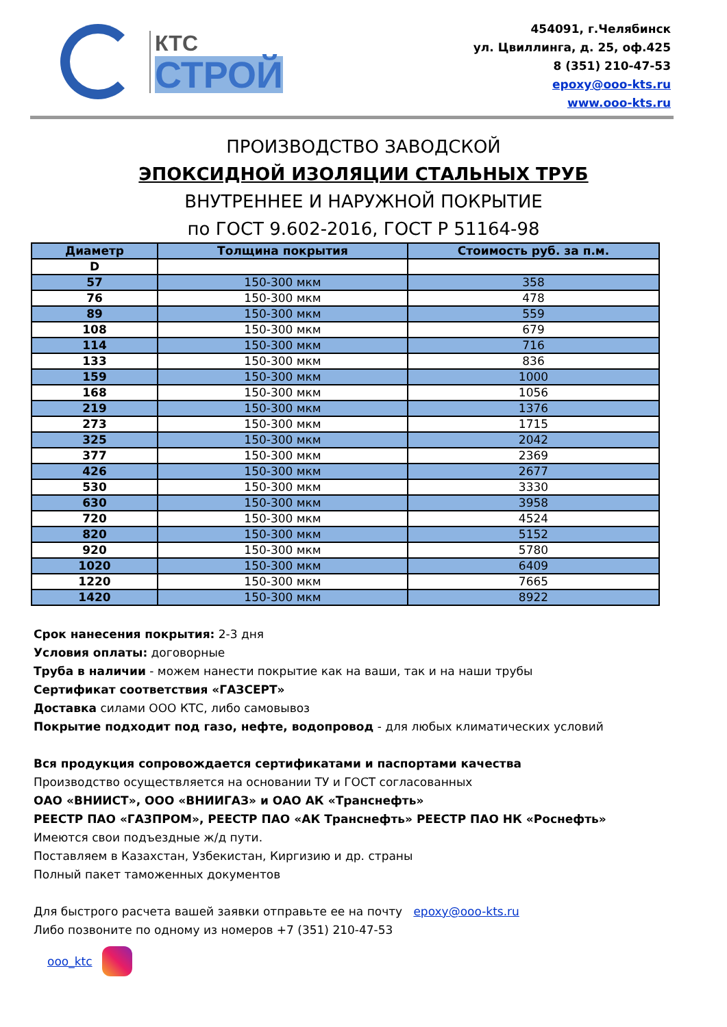КТС
СТРОЙ
454091, г.Челябинск
ул. Цвиллинга, д. 25, оф.425
8 (351) 210-47-53
epoxy@ooo-kts.ru
www.ooo-kts.ru
ПРОИЗВОДСТВО ЗАВОДСКОЙ
ЭПОКСИДНОЙ ИЗОЛЯЦИИ СТАЛЬНЫХ ТРУБ
ВНУТРЕННЕЕ И НАРУЖНОЙ ПОКРЫТИЕ
по ГОСТ 9.602-2016, ГОСТ Р 51164-98
| Диаметр | Толщина покрытия | Стоимость руб. за п.м. |
| --- | --- | --- |
| D | | |
| 57 | 150-300 мкм | 358 |
| 76 | 150-300 мкм | 478 |
| 89 | 150-300 мкм | 559 |
| 108 | 150-300 мкм | 679 |
| 114 | 150-300 мкм | 716 |
| 133 | 150-300 мкм | 836 |
| 159 | 150-300 мкм | 1000 |
| 168 | 150-300 мкм | 1056 |
| 219 | 150-300 мкм | 1376 |
| 273 | 150-300 мкм | 1715 |
| 325 | 150-300 мкм | 2042 |
| 377 | 150-300 мкм | 2369 |
| 426 | 150-300 мкм | 2677 |
| 530 | 150-300 мкм | 3330 |
| 630 | 150-300 мкм | 3958 |
| 720 | 150-300 мкм | 4524 |
| 820 | 150-300 мкм | 5152 |
| 920 | 150-300 мкм | 5780 |
| 1020 | 150-300 мкм | 6409 |
| 1220 | 150-300 мкм | 7665 |
| 1420 | 150-300 мкм | 8922 |
Срок нанесения покрытия: 2-3 дня
Условия оплаты: договорные
Труба в наличии - можем нанести покрытие как на ваши, так и на наши трубы
Сертификат соответствия «ГАЗСЕРТ»
Доставка силами ООО КТС, либо самовывоз
Покрытие подходит под газо, нефте, водопровод - для любых климатических условий
Вся продукция сопровождается сертификатами и паспортами качества
Производство осуществляется на основании ТУ и ГОСТ согласованных
ОАО «ВНИИСТ», ООО «ВНИИГАЗ» и ОАО АК «Транснефть»
РЕЕСТР ПАО «ГАЗПРОМ», РЕЕСТР ПАО «АК Транснефть» РЕЕСТР ПАО НК «Роснефть»
Имеются свои подъездные ж/д пути.
Поставляем в Казахстан, Узбекистан, Киргизию и др. страны
Полный пакет таможенных документов
Для быстрого расчета вашей заявки отправьте ее на почту epoxy@ooo-kts.ru
Либо позвоните по одному из номеров +7 (351) 210-47-53
ooo_ktc